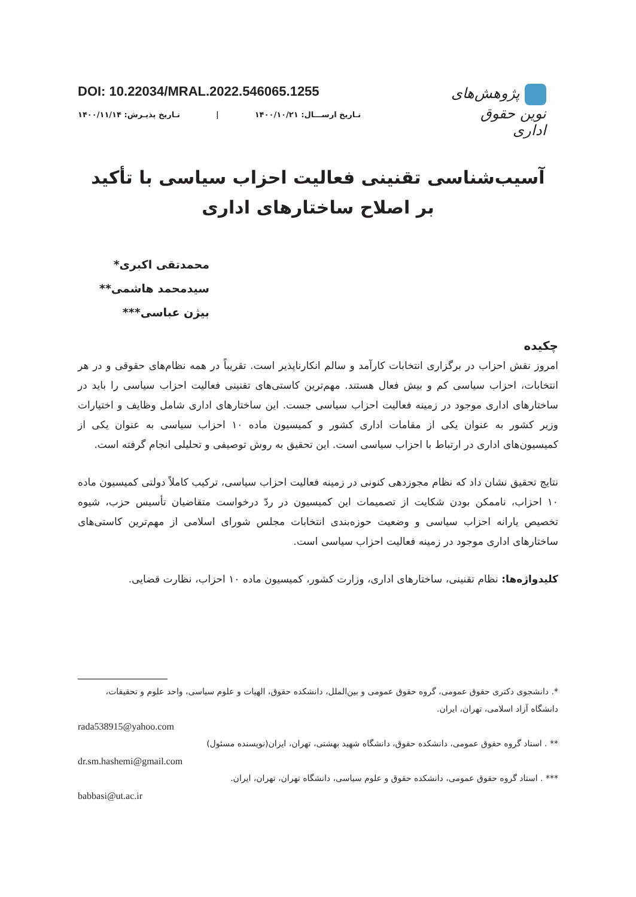DOI: 10.22034/MRAL.2022.546065.1255
تـاریخ ارســـال: ۱۴۰۰/۱۰/۲۱ | تـاریخ پذیـرش: ۱۴۰۰/۱۱/۱۴
پژوهش‌های نوین حقوق اداری
آسیب‌شناسی تقنینی فعالیت احزاب سیاسی با تأکید
بر اصلاح ساختارهای اداری
محمدتقی اکبری*
سیدمحمد هاشمی**
بیژن عباسی***
چکیده
امروز نقش احزاب در برگزاری انتخابات کارآمد و سالم انکارناپذیر است. تقریباً در همه نظام‌های حقوقی و در هر انتخابات، احزاب سیاسی کم و بیش فعال هستند. مهم‌ترین کاستی‌های تقنینی فعالیت احزاب سیاسی را باید در ساختارهای اداری موجود در زمینه فعالیت احزاب سیاسی جست. این ساختارهای اداری شامل وظایف و اختیارات وزیر کشور به عنوان یکی از مقامات اداری کشور و کمیسیون ماده ۱۰ احزاب سیاسی به عنوان یکی از کمیسیون‌های اداری در ارتباط با احزاب سیاسی است. این تحقیق به روش توصیفی و تحلیلی انجام گرفته است.
نتایج تحقیق نشان داد که نظام مجوزدهی کنونی در زمینه فعالیت احزاب سیاسی، ترکیب کاملاً دولتی کمیسیون ماده ۱۰ احزاب، ناممکن بودن شکایت از تصمیمات این کمیسیون در ردّ درخواست متقاضیان تأسیس حزب، شیوه تخصیص یارانه احزاب سیاسی و وضعیت حوزه‌بندی انتخابات مجلس شورای اسلامی از مهم‌ترین کاستی‌های ساختارهای اداری موجود در زمینه فعالیت احزاب سیاسی است.
کلیدواژه‌ها: نظام تقنینی، ساختارهای اداری، وزارت کشور، کمیسیون ماده ۱۰ احزاب، نظارت قضایی.
*. دانشجوی دکتری حقوق عمومی، گروه حقوق عمومی و بین‌الملل، دانشکده حقوق، الهیات و علوم سیاسی، واحد علوم و تحقیقات، دانشگاه آزاد اسلامی، تهران، ایران.
rada538915@yahoo.com
** . استاد گروه حقوق عمومی، دانشکده حقوق، دانشگاه شهید بهشتی، تهران، ایران(نویسنده مسئول)
dr.sm.hashemi@gmail.com
*** . استاد گروه حقوق عمومی، دانشکده حقوق و علوم سیاسی، دانشگاه تهران، تهران، ایران.
babbasi@ut.ac.ir